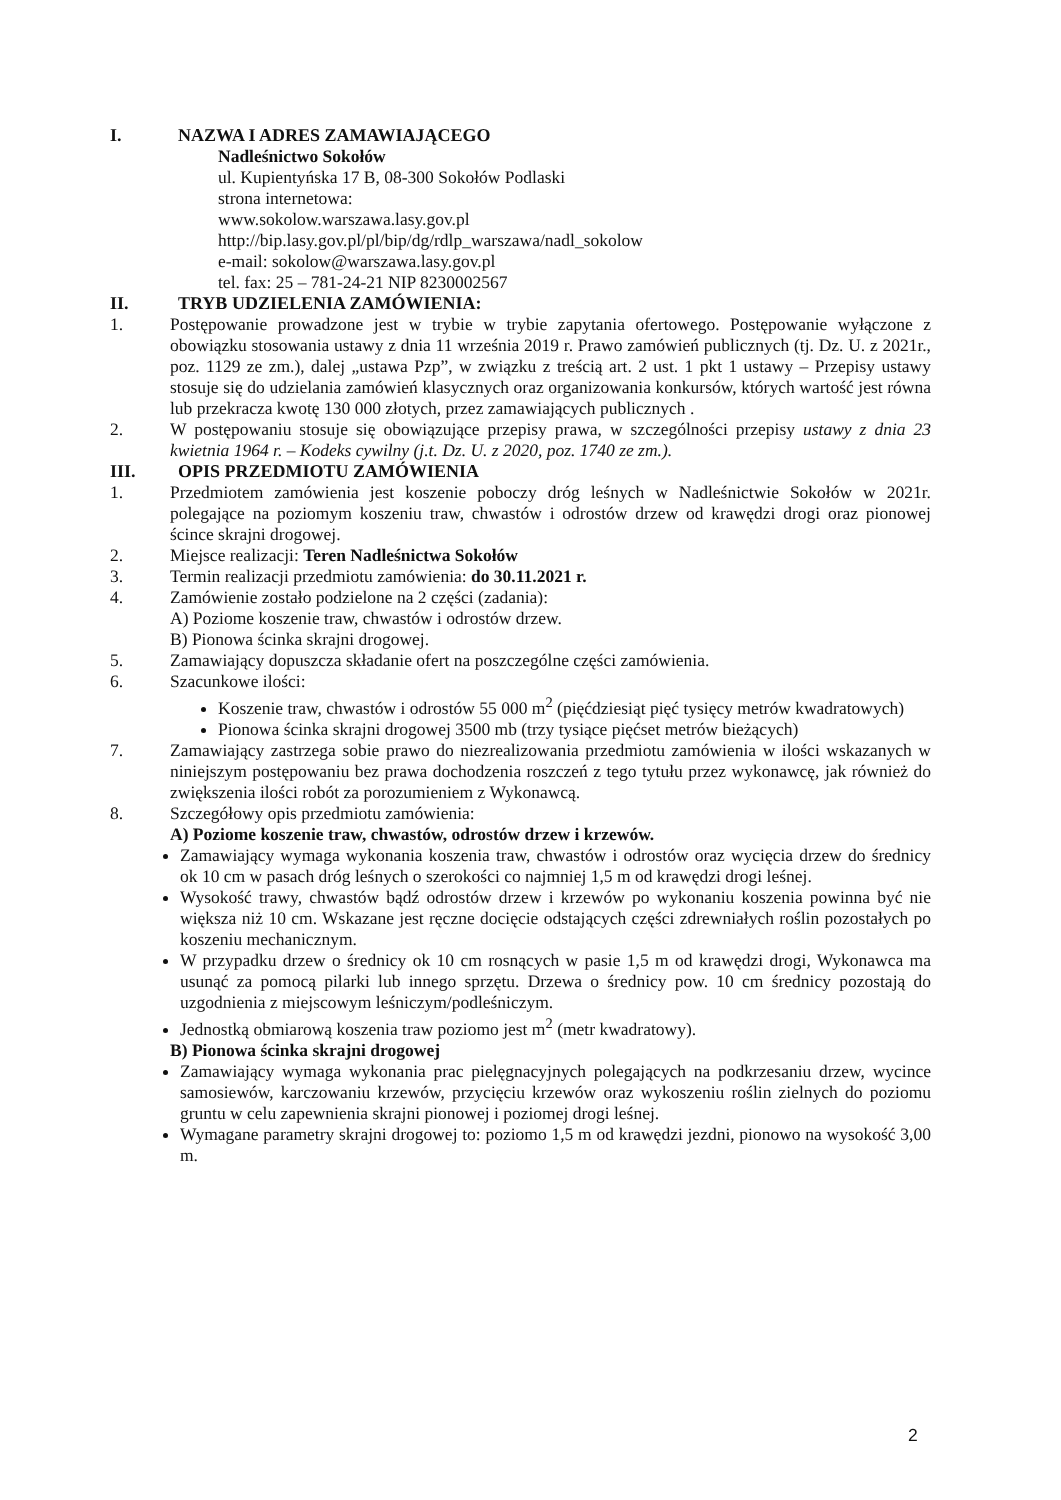I. NAZWA I ADRES ZAMAWIAJĄCEGO
Nadleśnictwo Sokołów
ul. Kupientyńska 17 B, 08-300 Sokołów Podlaski
strona internetowa:
www.sokolow.warszawa.lasy.gov.pl
http://bip.lasy.gov.pl/pl/bip/dg/rdlp_warszawa/nadl_sokolow
e-mail: sokolow@warszawa.lasy.gov.pl
tel. fax: 25 – 781-24-21 NIP 8230002567
II. TRYB UDZIELENIA ZAMÓWIENIA:
1. Postępowanie prowadzone jest w trybie w trybie zapytania ofertowego. Postępowanie wyłączone z obowiązku stosowania ustawy z dnia 11 września 2019 r. Prawo zamówień publicznych (tj. Dz. U. z 2021r., poz. 1129 ze zm.), dalej „ustawa Pzp”, w związku z treścią art. 2 ust. 1 pkt 1 ustawy – Przepisy ustawy stosuje się do udzielania zamówień klasycznych oraz organizowania konkursów, których wartość jest równa lub przekracza kwotę 130 000 złotych, przez zamawiających publicznych .
2. W postępowaniu stosuje się obowiązujące przepisy prawa, w szczególności przepisy ustawy z dnia 23 kwietnia 1964 r. – Kodeks cywilny (j.t. Dz. U. z 2020, poz. 1740 ze zm.).
III. OPIS PRZEDMIOTU ZAMÓWIENIA
1. Przedmiotem zamówienia jest koszenie poboczy dróg leśnych w Nadleśnictwie Sokołów w 2021r. polegające na poziomym koszeniu traw, chwastów i odrostów drzew od krawędzi drogi oraz pionowej ścince skrajni drogowej.
2. Miejsce realizacji: Teren Nadleśnictwa Sokołów
3. Termin realizacji przedmiotu zamówienia: do 30.11.2021 r.
4. Zamówienie zostało podzielone na 2 części (zadania):
A) Poziome koszenie traw, chwastów i odrostów drzew.
B) Pionowa ścinka skrajni drogowej.
5. Zamawiający dopuszcza składanie ofert na poszczególne części zamówienia.
6. Szacunkowe ilości:
Koszenie traw, chwastów i odrostów 55 000 m<sup>2</sup> (pięćdziesiąt pięć tysięcy metrów kwadratowych)
Pionowa ścinka skrajni drogowej 3500 mb (trzy tysiące pięćset metrów bieżących)
7. Zamawiający zastrzega sobie prawo do niezrealizowania przedmiotu zamówienia w ilości wskazanych w niniejszym postępowaniu bez prawa dochodzenia roszczeń z tego tytułu przez wykonawcę, jak również do zwiększenia ilości robót za porozumieniem z Wykonawcą.
8. Szczegółowy opis przedmiotu zamówienia:
A) Poziome koszenie traw, chwastów, odrostów drzew i krzewów.
Zamawiający wymaga wykonania koszenia traw, chwastów i odrostów oraz wycięcia drzew do średnicy ok 10 cm w pasach dróg leśnych o szerokości co najmniej 1,5 m od krawędzi drogi leśnej.
Wysokość trawy, chwastów bądź odrostów drzew i krzewów po wykonaniu koszenia powinna być nie większa niż 10 cm. Wskazane jest ręczne docięcie odstających części zdrewniałych roślin pozostałych po koszeniu mechanicznym.
W przypadku drzew o średnicy ok 10 cm rosnących w pasie 1,5 m od krawędzi drogi, Wykonawca ma usunąć za pomocą pilarki lub innego sprzętu. Drzewa o średnicy pow. 10 cm średnicy pozostają do uzgodnienia z miejscowym leśniczym/podleśniczym.
Jednostką obmiarową koszenia traw poziomo jest m<sup>2</sup> (metr kwadratowy).
B) Pionowa ścinka skrajni drogowej
Zamawiający wymaga wykonania prac pielęgnacyjnych polegających na podkrzesaniu drzew, wycince samosiewów, karczowaniu krzewów, przycięciu krzewów oraz wykoszeniu roślin zielnych do poziomu gruntu w celu zapewnienia skrajni pionowej i poziomej drogi leśnej.
Wymagane parametry skrajni drogowej to: poziomo 1,5 m od krawędzi jezdni, pionowo na wysokość 3,00 m.
2